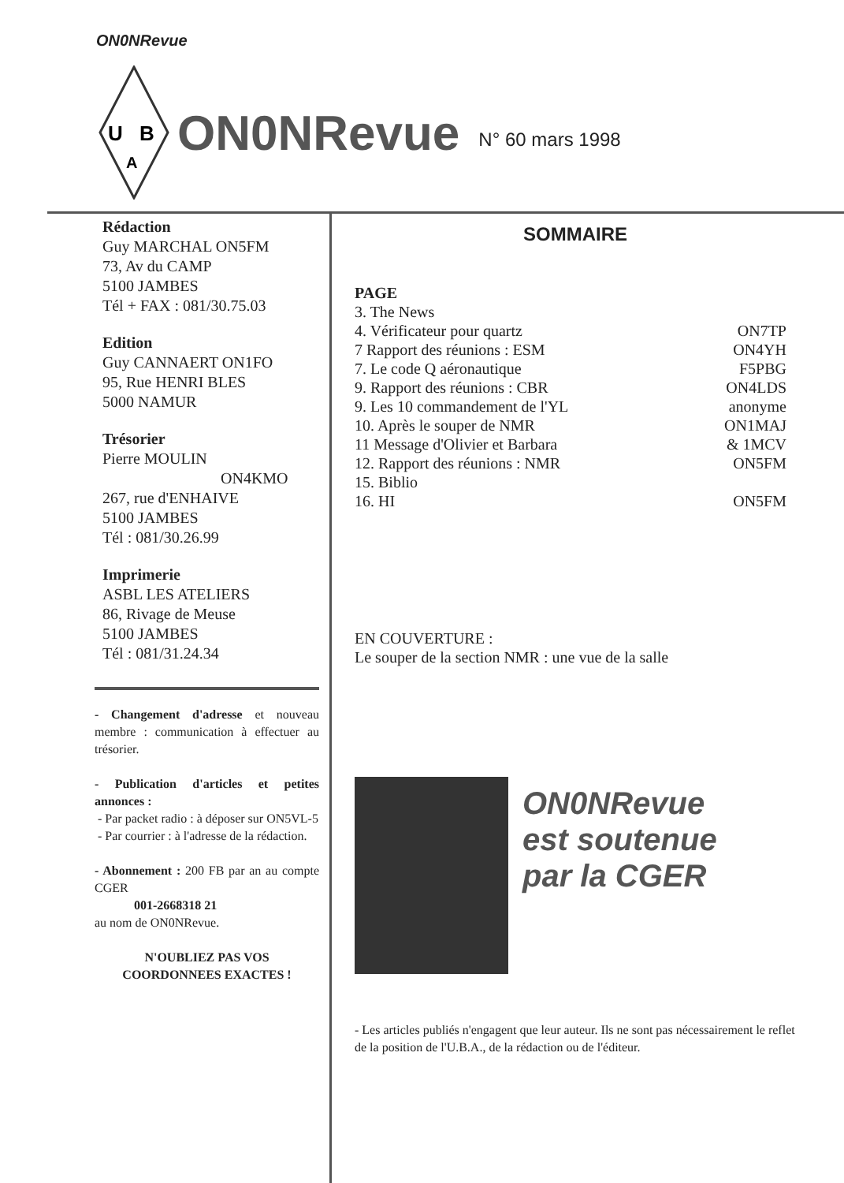ON0NRevue
U
B
A
ON0NRevue N° 60 mars 1998
Rédaction
Guy MARCHAL ON5FM
73, Av du CAMP
5100 JAMBES
Tél + FAX : 081/30.75.03
Edition
Guy CANNAERT ON1FO
95, Rue HENRI BLES
5000 NAMUR
Trésorier
Pierre MOULIN
ON4KMO
267, rue d'ENHAIVE
5100 JAMBES
Tél : 081/30.26.99
Imprimerie
ASBL LES ATELIERS
86, Rivage de Meuse
5100 JAMBES
Tél : 081/31.24.34
- Changement d'adresse et nouveau membre : communication à effectuer au trésorier.
- Publication d'articles et petites annonces :
- Par packet radio : à déposer sur ON5VL-5
- Par courrier : à l'adresse de la rédaction.
- Abonnement : 200 FB par an au compte CGER
001-2668318 21
au nom de ON0NRevue.
N'OUBLIEZ PAS VOS COORDONNEES EXACTES !
SOMMAIRE
PAGE
| 3. The News | |
| 4. Vérificateur pour quartz | ON7TP |
| 7 Rapport des réunions : ESM | ON4YH |
| 7. Le code Q aéronautique | F5PBG |
| 9. Rapport des réunions : CBR | ON4LDS |
| 9. Les 10 commandement de l'YL | anonyme |
| 10. Après le souper de NMR | ON1MAJ |
| 11 Message d'Olivier et Barbara | & 1MCV |
| 12. Rapport des réunions : NMR | ON5FM |
| 15. Biblio | |
| 16. HI | ON5FM |
EN COUVERTURE :
Le souper de la section NMR : une vue de la salle
ON0NRevue
est soutenue
par la CGER
- Les articles publiés n'engagent que leur auteur. Ils ne sont pas nécessairement le reflet de la position de l'U.B.A., de la rédaction ou de l'éditeur.